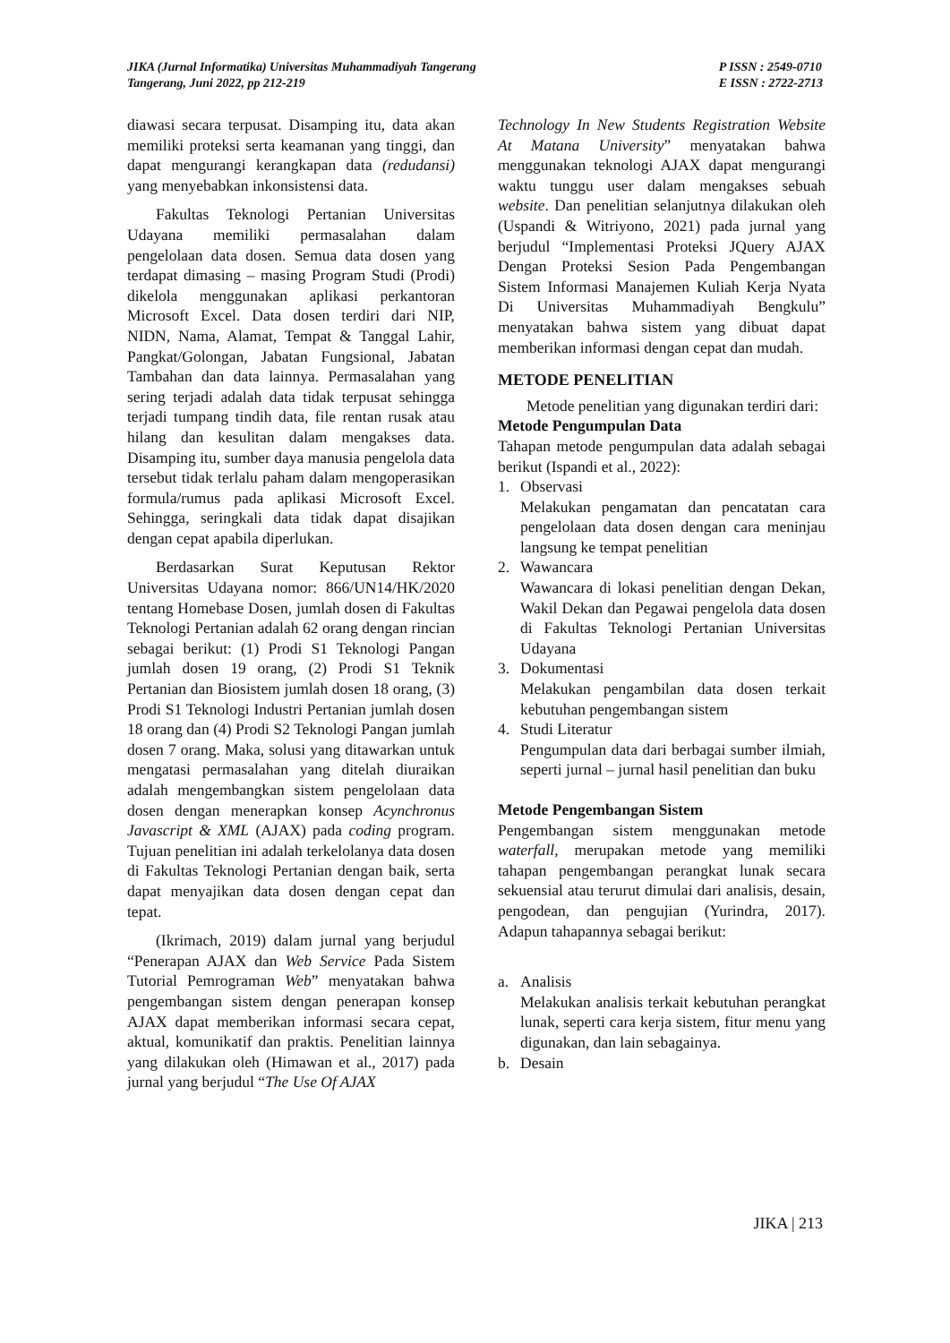JIKA (Jurnal Informatika) Universitas Muhammadiyah Tangerang
Tangerang, Juni 2022, pp 212-219
P ISSN : 2549-0710
E ISSN : 2722-2713
diawasi secara terpusat. Disamping itu, data akan memiliki proteksi serta keamanan yang tinggi, dan dapat mengurangi kerangkapan data (redudansi) yang menyebabkan inkonsistensi data.
Fakultas Teknologi Pertanian Universitas Udayana memiliki permasalahan dalam pengelolaan data dosen. Semua data dosen yang terdapat dimasing – masing Program Studi (Prodi) dikelola menggunakan aplikasi perkantoran Microsoft Excel. Data dosen terdiri dari NIP, NIDN, Nama, Alamat, Tempat & Tanggal Lahir, Pangkat/Golongan, Jabatan Fungsional, Jabatan Tambahan dan data lainnya. Permasalahan yang sering terjadi adalah data tidak terpusat sehingga terjadi tumpang tindih data, file rentan rusak atau hilang dan kesulitan dalam mengakses data. Disamping itu, sumber daya manusia pengelola data tersebut tidak terlalu paham dalam mengoperasikan formula/rumus pada aplikasi Microsoft Excel. Sehingga, seringkali data tidak dapat disajikan dengan cepat apabila diperlukan.
Berdasarkan Surat Keputusan Rektor Universitas Udayana nomor: 866/UN14/HK/2020 tentang Homebase Dosen, jumlah dosen di Fakultas Teknologi Pertanian adalah 62 orang dengan rincian sebagai berikut: (1) Prodi S1 Teknologi Pangan jumlah dosen 19 orang, (2) Prodi S1 Teknik Pertanian dan Biosistem jumlah dosen 18 orang, (3) Prodi S1 Teknologi Industri Pertanian jumlah dosen 18 orang dan (4) Prodi S2 Teknologi Pangan jumlah dosen 7 orang. Maka, solusi yang ditawarkan untuk mengatasi permasalahan yang ditelah diuraikan adalah mengembangkan sistem pengelolaan data dosen dengan menerapkan konsep Acynchronus Javascript & XML (AJAX) pada coding program. Tujuan penelitian ini adalah terkelolanya data dosen di Fakultas Teknologi Pertanian dengan baik, serta dapat menyajikan data dosen dengan cepat dan tepat.
(Ikrimach, 2019) dalam jurnal yang berjudul “Penerapan AJAX dan Web Service Pada Sistem Tutorial Pemrograman Web” menyatakan bahwa pengembangan sistem dengan penerapan konsep AJAX dapat memberikan informasi secara cepat, aktual, komunikatif dan praktis. Penelitian lainnya yang dilakukan oleh (Himawan et al., 2017) pada jurnal yang berjudul “The Use Of AJAX
Technology In New Students Registration Website At Matana University” menyatakan bahwa menggunakan teknologi AJAX dapat mengurangi waktu tunggu user dalam mengakses sebuah website. Dan penelitian selanjutnya dilakukan oleh (Uspandi & Witriyono, 2021) pada jurnal yang berjudul “Implementasi Proteksi JQuery AJAX Dengan Proteksi Sesion Pada Pengembangan Sistem Informasi Manajemen Kuliah Kerja Nyata Di Universitas Muhammadiyah Bengkulu” menyatakan bahwa sistem yang dibuat dapat memberikan informasi dengan cepat dan mudah.
METODE PENELITIAN
Metode penelitian yang digunakan terdiri dari:
Metode Pengumpulan Data
Tahapan metode pengumpulan data adalah sebagai berikut (Ispandi et al., 2022):
1. Observasi
Melakukan pengamatan dan pencatatan cara pengelolaan data dosen dengan cara meninjau langsung ke tempat penelitian
2. Wawancara
Wawancara di lokasi penelitian dengan Dekan, Wakil Dekan dan Pegawai pengelola data dosen di Fakultas Teknologi Pertanian Universitas Udayana
3. Dokumentasi
Melakukan pengambilan data dosen terkait kebutuhan pengembangan sistem
4. Studi Literatur
Pengumpulan data dari berbagai sumber ilmiah, seperti jurnal – jurnal hasil penelitian dan buku
Metode Pengembangan Sistem
Pengembangan sistem menggunakan metode waterfall, merupakan metode yang memiliki tahapan pengembangan perangkat lunak secara sekuensial atau terurut dimulai dari analisis, desain, pengodean, dan pengujian (Yurindra, 2017). Adapun tahapannya sebagai berikut:
a. Analisis
Melakukan analisis terkait kebutuhan perangkat lunak, seperti cara kerja sistem, fitur menu yang digunakan, dan lain sebagainya.
b. Desain
JIKA | 213